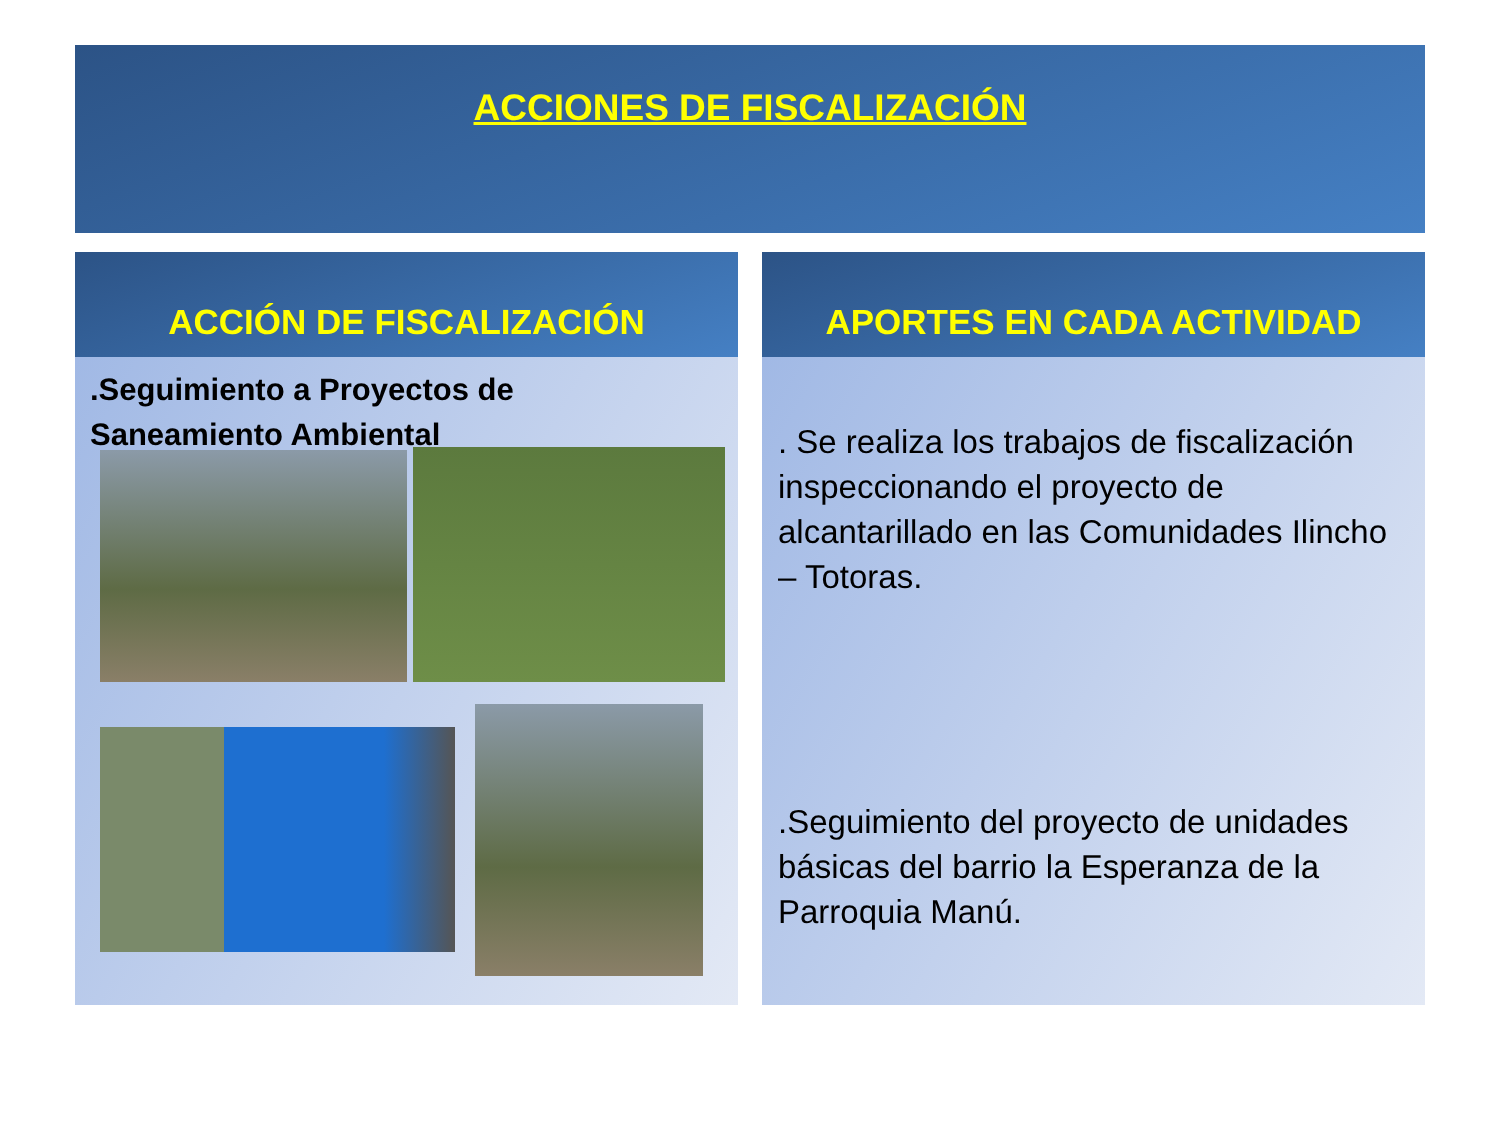ACCIONES DE FISCALIZACIÓN
ACCIÓN DE FISCALIZACIÓN
.Seguimiento a Proyectos de
Saneamiento Ambiental
APORTES EN CADA ACTIVIDAD
. Se realiza los trabajos de fiscalización inspeccionando el proyecto de alcantarillado en las Comunidades Ilincho – Totoras.
.Seguimiento del proyecto de unidades básicas del barrio la Esperanza de la Parroquia Manú.